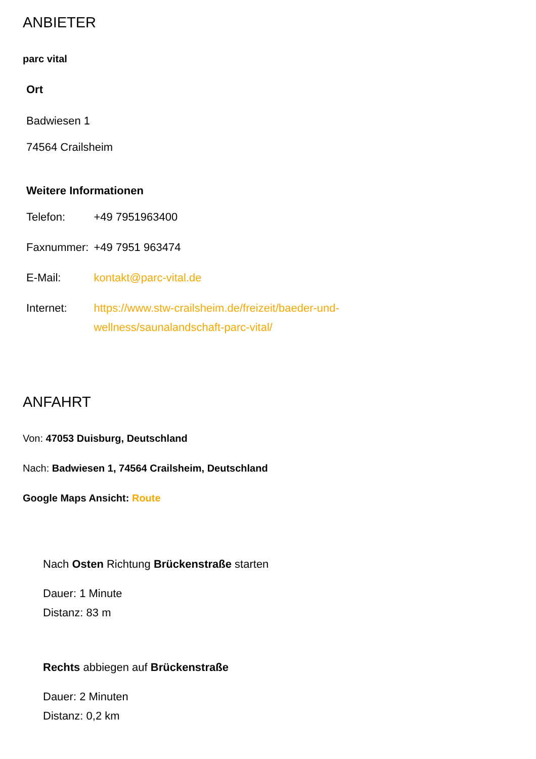ANBIETER
parc vital
Ort
Badwiesen 1
74564 Crailsheim
Weitere Informationen
| Telefon: | +49 7951963400 |
| Faxnummer: | +49 7951 963474 |
| E-Mail: | kontakt@parc-vital.de |
| Internet: | https://www.stw-crailsheim.de/freizeit/baeder-und- wellness/saunalandschaft-parc-vital/ |
ANFAHRT
Von: 47053 Duisburg, Deutschland
Nach: Badwiesen 1, 74564 Crailsheim, Deutschland
Google Maps Ansicht: Route
Nach Osten Richtung Brückenstraße starten
Dauer: 1 Minute
Distanz: 83 m
Rechts abbiegen auf Brückenstraße
Dauer: 2 Minuten
Distanz: 0,2 km